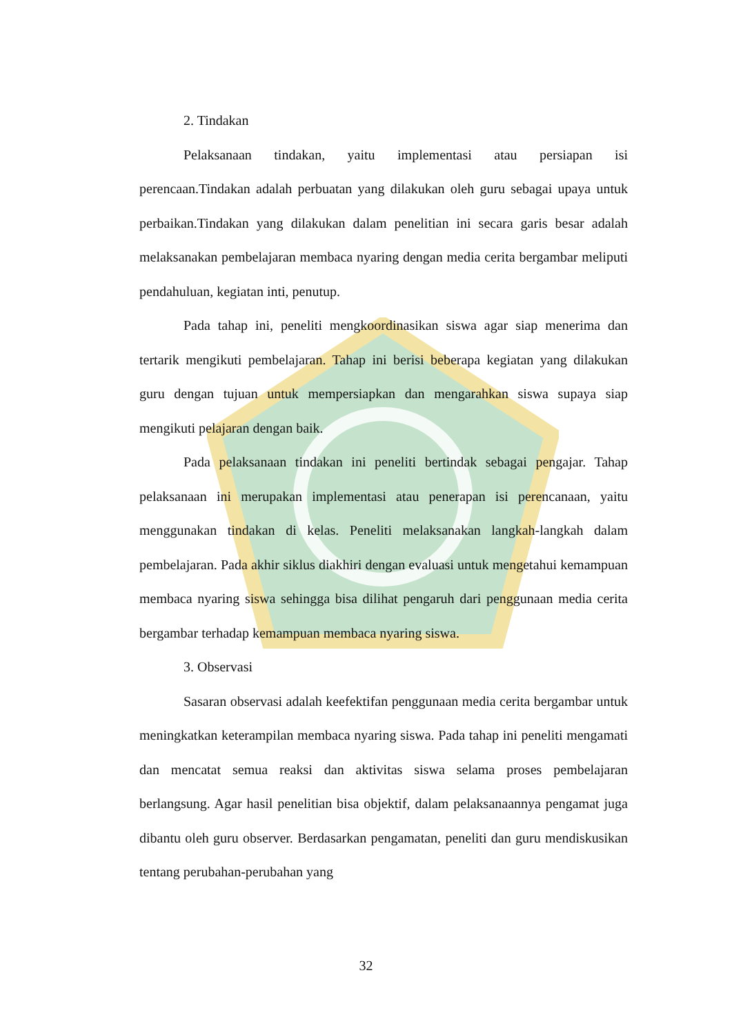2. Tindakan
Pelaksanaan tindakan, yaitu implementasi atau persiapan isi perencaan.Tindakan adalah perbuatan yang dilakukan oleh guru sebagai upaya untuk perbaikan.Tindakan yang dilakukan dalam penelitian ini secara garis besar adalah melaksanakan pembelajaran membaca nyaring dengan media cerita bergambar meliputi pendahuluan, kegiatan inti, penutup.
Pada tahap ini, peneliti mengkoordinasikan siswa agar siap menerima dan tertarik mengikuti pembelajaran. Tahap ini berisi beberapa kegiatan yang dilakukan guru dengan tujuan untuk mempersiapkan dan mengarahkan siswa supaya siap mengikuti pelajaran dengan baik.
Pada pelaksanaan tindakan ini peneliti bertindak sebagai pengajar. Tahap pelaksanaan ini merupakan implementasi atau penerapan isi perencanaan, yaitu menggunakan tindakan di kelas. Peneliti melaksanakan langkah-langkah dalam pembelajaran. Pada akhir siklus diakhiri dengan evaluasi untuk mengetahui kemampuan membaca nyaring siswa sehingga bisa dilihat pengaruh dari penggunaan media cerita bergambar terhadap kemampuan membaca nyaring siswa.
3. Observasi
Sasaran observasi adalah keefektifan penggunaan media cerita bergambar untuk meningkatkan keterampilan membaca nyaring siswa. Pada tahap ini peneliti mengamati dan mencatat semua reaksi dan aktivitas siswa selama proses pembelajaran berlangsung. Agar hasil penelitian bisa objektif, dalam pelaksanaannya pengamat juga dibantu oleh guru observer. Berdasarkan pengamatan, peneliti dan guru mendiskusikan tentang perubahan-perubahan yang
32